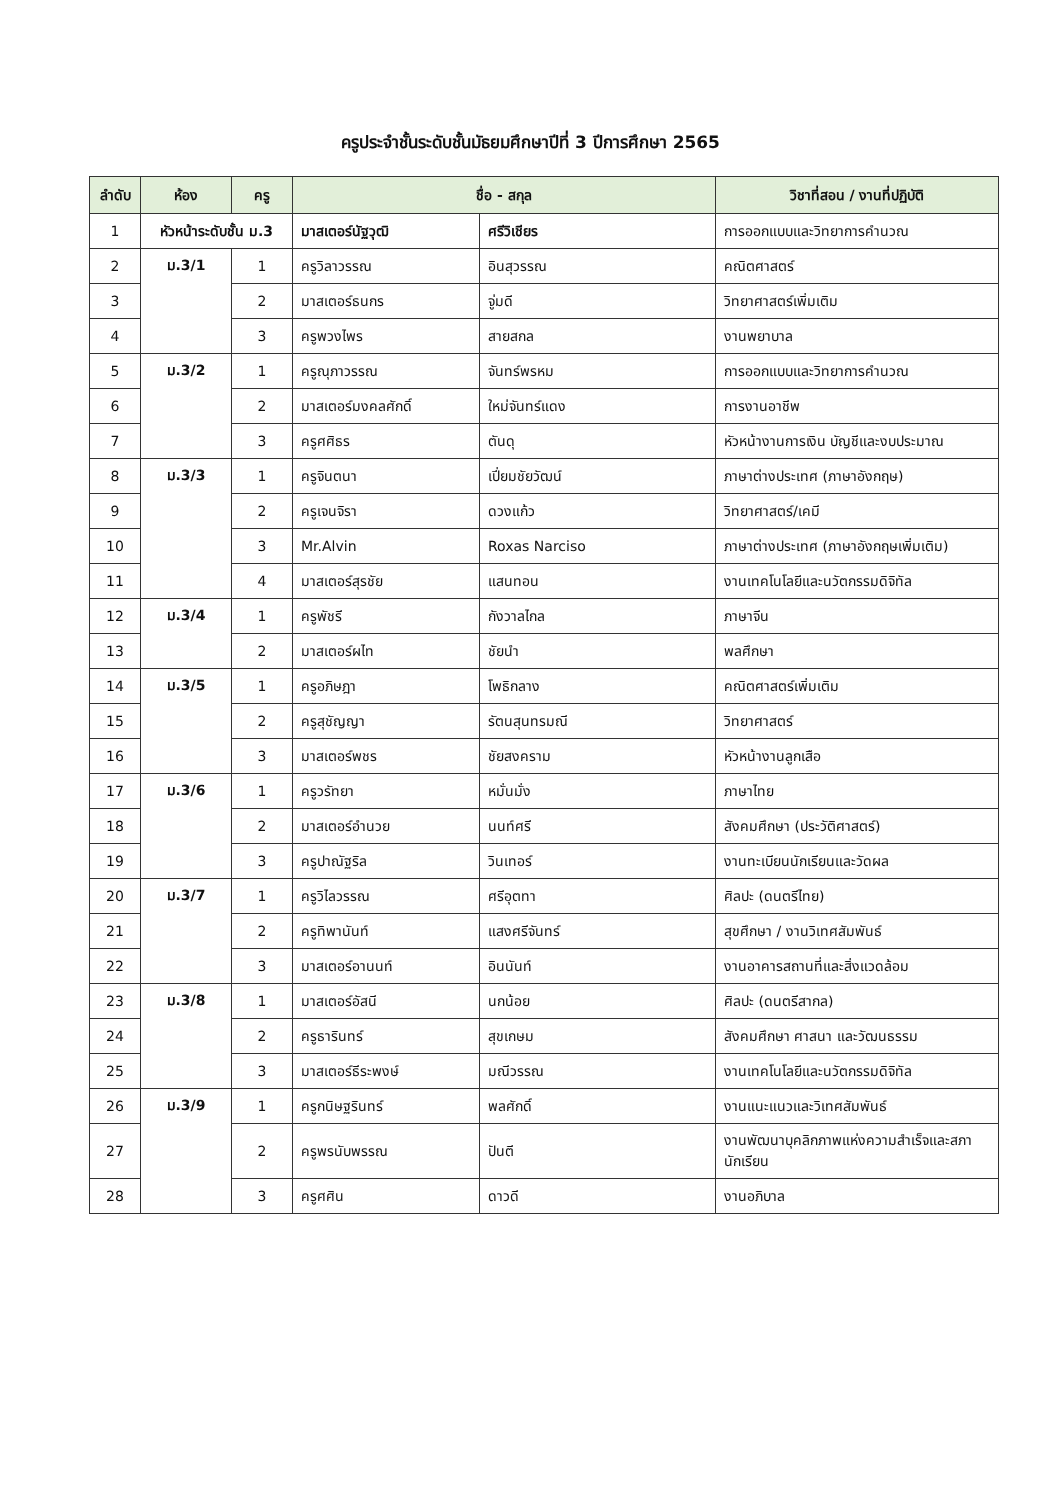ครูประจำชั้นระดับชั้นมัธยมศึกษาปีที่ 3 ปีการศึกษา 2565
| ลำดับ | ห้อง | ครู | ชื่อ - สกุล | | วิชาที่สอน / งานที่ปฏิบัติ |
| --- | --- | --- | --- | --- | --- |
| 1 | หัวหน้าระดับชั้น ม.3 | | มาสเตอร์นัฐวุฒิ | ศรีวิเชียร | การออกแบบและวิทยาการคำนวณ |
| 2 | ม.3/1 | 1 | ครูวิลาวรรณ | อินสุวรรณ | คณิตศาสตร์ |
| 3 | | 2 | มาสเตอร์ธนกร | จู่มดี | วิทยาศาสตร์เพิ่มเติม |
| 4 | | 3 | ครูพวงไพร | สายสกล | งานพยาบาล |
| 5 | ม.3/2 | 1 | ครูณุภาวรรณ | จันทร์พรหม | การออกแบบและวิทยาการคำนวณ |
| 6 | | 2 | มาสเตอร์มงคลศักดิ์ | ใหม่จันทร์แดง | การงานอาชีพ |
| 7 | | 3 | ครูศศิธร | ตันดุ | หัวหน้างานการเงิน บัญชีและงบประมาณ |
| 8 | ม.3/3 | 1 | ครูจินตนา | เปี่ยมชัยวัฒน์ | ภาษาต่างประเทศ (ภาษาอังกฤษ) |
| 9 | | 2 | ครูเจนจิรา | ดวงแก้ว | วิทยาศาสตร์/เคมี |
| 10 | | 3 | Mr.Alvin | Roxas Narciso | ภาษาต่างประเทศ (ภาษาอังกฤษเพิ่มเติม) |
| 11 | | 4 | มาสเตอร์สุรชัย | แสนทอน | งานเทคโนโลยีและนวัตกรรมดิจิทัล |
| 12 | ม.3/4 | 1 | ครูพัชรี | กังวาลไกล | ภาษาจีน |
| 13 | | 2 | มาสเตอร์ผไท | ชัยนำ | พลศึกษา |
| 14 | ม.3/5 | 1 | ครูอภิษฎา | โพธิกลาง | คณิตศาสตร์เพิ่มเติม |
| 15 | | 2 | ครูสุชัญญา | รัตนสุนทรมณี | วิทยาศาสตร์ |
| 16 | | 3 | มาสเตอร์พชร | ชัยสงคราม | หัวหน้างานลูกเสือ |
| 17 | ม.3/6 | 1 | ครูวรัทยา | หมั่นมั่ง | ภาษาไทย |
| 18 | | 2 | มาสเตอร์อำนวย | นนท์ศรี | สังคมศึกษา (ประวัติศาสตร์) |
| 19 | | 3 | ครูปาณัฐริล | วินเทอร์ | งานทะเบียนนักเรียนและวัดผล |
| 20 | ม.3/7 | 1 | ครูวิไลวรรณ | ศรีอุตทา | ศิลปะ (ดนตรีไทย) |
| 21 | | 2 | ครูทิพานันท์ | แสงศรีจันทร์ | สุขศึกษา / งานวิเทศสัมพันธ์ |
| 22 | | 3 | มาสเตอร์อานนท์ | อินนันท์ | งานอาคารสถานที่และสิ่งแวดล้อม |
| 23 | ม.3/8 | 1 | มาสเตอร์อัสนี | นกน้อย | ศิลปะ (ดนตรีสากล) |
| 24 | | 2 | ครูธารินทร์ | สุขเกษม | สังคมศึกษา ศาสนา และวัฒนธรรม |
| 25 | | 3 | มาสเตอร์ธีระพงษ์ | มณีวรรณ | งานเทคโนโลยีและนวัตกรรมดิจิทัล |
| 26 | ม.3/9 | 1 | ครูกนิษฐรินทร์ | พลศักดิ์ | งานแนะแนวและวิเทศสัมพันธ์ |
| 27 | | 2 | ครูพรนับพรรณ | ปันตี | งานพัฒนาบุคลิกภาพแห่งความสำเร็จและสภานักเรียน |
| 28 | | 3 | ครูศศิน | ดาวดี | งานอภิบาล |